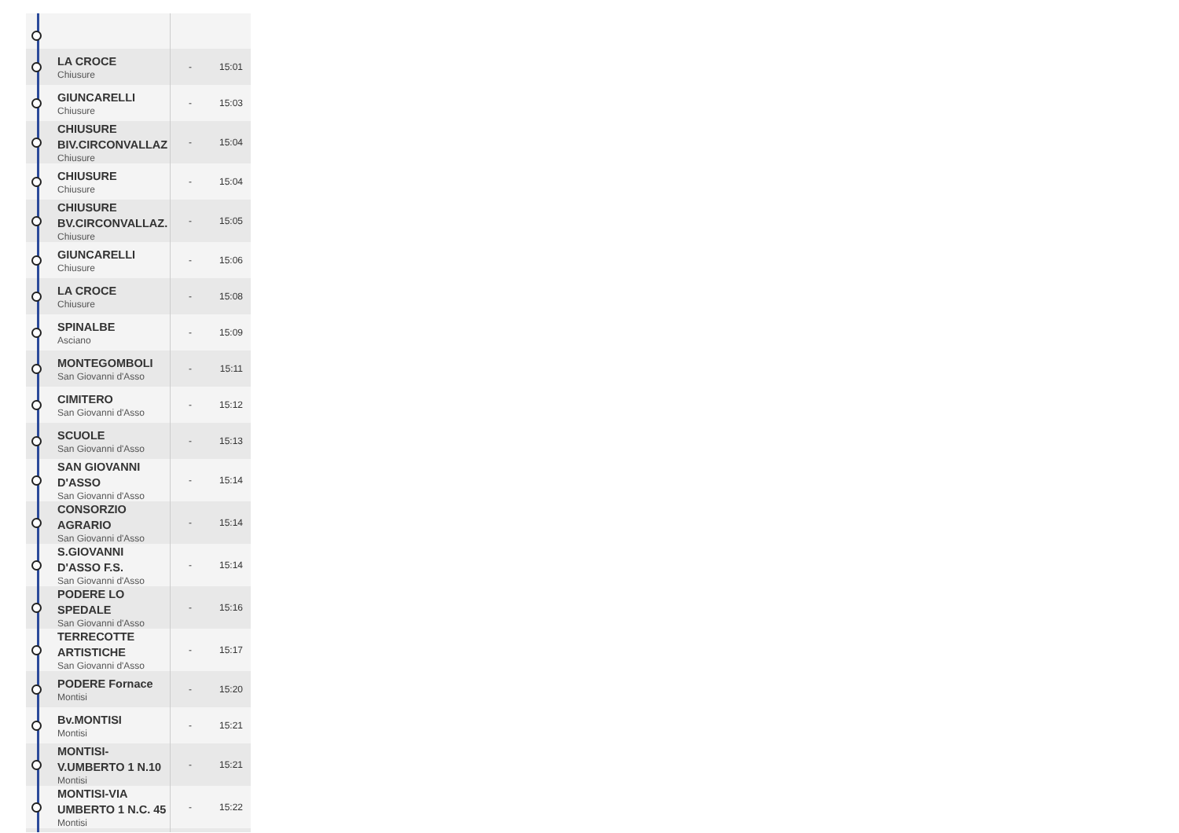| | LA CROCE Chiusure | - | 15:01 |
| | GIUNCARELLI Chiusure | - | 15:03 |
| | CHIUSURE BIV.CIRCONVALLAZ Chiusure | - | 15:04 |
| | CHIUSURE Chiusure | - | 15:04 |
| | CHIUSURE BV.CIRCONVALLAZ. Chiusure | - | 15:05 |
| | GIUNCARELLI Chiusure | - | 15:06 |
| | LA CROCE Chiusure | - | 15:08 |
| | SPINALBE Asciano | - | 15:09 |
| | MONTEGOMBOLI San Giovanni d'Asso | - | 15:11 |
| | CIMITERO San Giovanni d'Asso | - | 15:12 |
| | SCUOLE San Giovanni d'Asso | - | 15:13 |
| | SAN GIOVANNI D'ASSO San Giovanni d'Asso | - | 15:14 |
| | CONSORZIO AGRARIO San Giovanni d'Asso | - | 15:14 |
| | S.GIOVANNI D'ASSO F.S. San Giovanni d'Asso | - | 15:14 |
| | PODERE LO SPEDALE San Giovanni d'Asso | - | 15:16 |
| | TERRECOTTE ARTISTICHE San Giovanni d'Asso | - | 15:17 |
| | PODERE Fornace Montisi | - | 15:20 |
| | Bv.MONTISI Montisi | - | 15:21 |
| | MONTISI-V.UMBERTO 1 N.10 Montisi | - | 15:21 |
| | MONTISI-VIA UMBERTO 1 N.C. 45 Montisi | - | 15:22 |